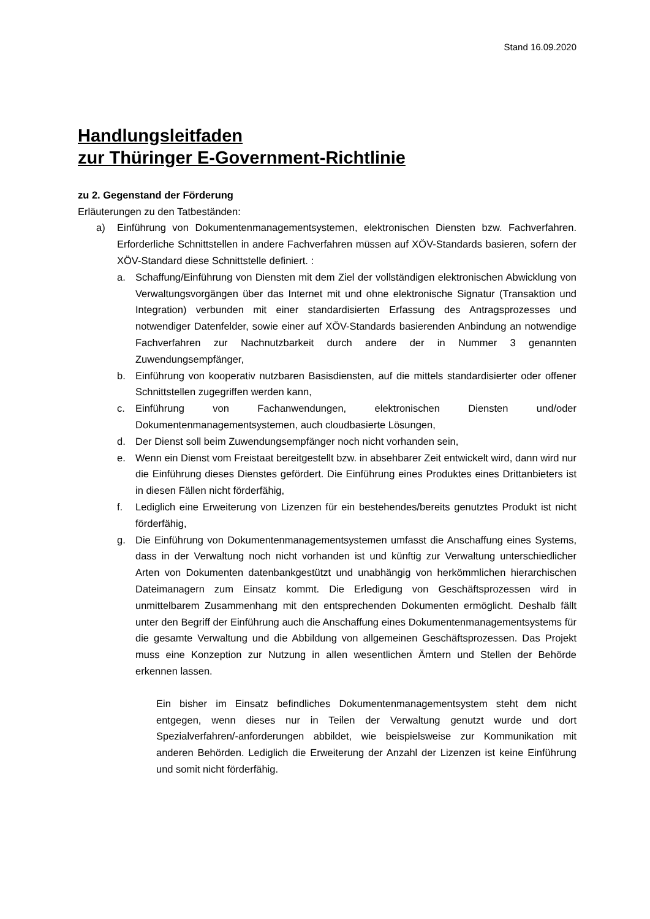Stand 16.09.2020
Handlungsleitfaden
zur Thüringer E-Government-Richtlinie
zu 2. Gegenstand der Förderung
Erläuterungen zu den Tatbeständen:
a) Einführung von Dokumentenmanagementsystemen, elektronischen Diensten bzw. Fachverfahren. Erforderliche Schnittstellen in andere Fachverfahren müssen auf XÖV-Standards basieren, sofern der XÖV-Standard diese Schnittstelle definiert. :
a. Schaffung/Einführung von Diensten mit dem Ziel der vollständigen elektronischen Abwicklung von Verwaltungsvorgängen über das Internet mit und ohne elektronische Signatur (Transaktion und Integration) verbunden mit einer standardisierten Erfassung des Antragsprozesses und notwendiger Datenfelder, sowie einer auf XÖV-Standards basierenden Anbindung an notwendige Fachverfahren zur Nachnutzbarkeit durch andere der in Nummer 3 genannten Zuwendungsempfänger,
b. Einführung von kooperativ nutzbaren Basisdiensten, auf die mittels standardisierter oder offener Schnittstellen zugegriffen werden kann,
c. Einführung von Fachanwendungen, elektronischen Diensten und/oder Dokumentenmanagementsystemen, auch cloudbasierte Lösungen,
d. Der Dienst soll beim Zuwendungsempfänger noch nicht vorhanden sein,
e. Wenn ein Dienst vom Freistaat bereitgestellt bzw. in absehbarer Zeit entwickelt wird, dann wird nur die Einführung dieses Dienstes gefördert. Die Einführung eines Produktes eines Drittanbieters ist in diesen Fällen nicht förderfähig,
f. Lediglich eine Erweiterung von Lizenzen für ein bestehendes/bereits genutztes Produkt ist nicht förderfähig,
g. Die Einführung von Dokumentenmanagementsystemen umfasst die Anschaffung eines Systems, dass in der Verwaltung noch nicht vorhanden ist und künftig zur Verwaltung unterschiedlicher Arten von Dokumenten datenbankgestützt und unabhängig von herkömmlichen hierarchischen Dateimanagern zum Einsatz kommt. Die Erledigung von Geschäftsprozessen wird in unmittelbarem Zusammenhang mit den entsprechenden Dokumenten ermöglicht. Deshalb fällt unter den Begriff der Einführung auch die Anschaffung eines Dokumentenmanagementsystems für die gesamte Verwaltung und die Abbildung von allgemeinen Geschäftsprozessen. Das Projekt muss eine Konzeption zur Nutzung in allen wesentlichen Ämtern und Stellen der Behörde erkennen lassen.
Ein bisher im Einsatz befindliches Dokumentenmanagementsystem steht dem nicht entgegen, wenn dieses nur in Teilen der Verwaltung genutzt wurde und dort Spezialverfahren/-anforderungen abbildet, wie beispielsweise zur Kommunikation mit anderen Behörden. Lediglich die Erweiterung der Anzahl der Lizenzen ist keine Einführung und somit nicht förderfähig.